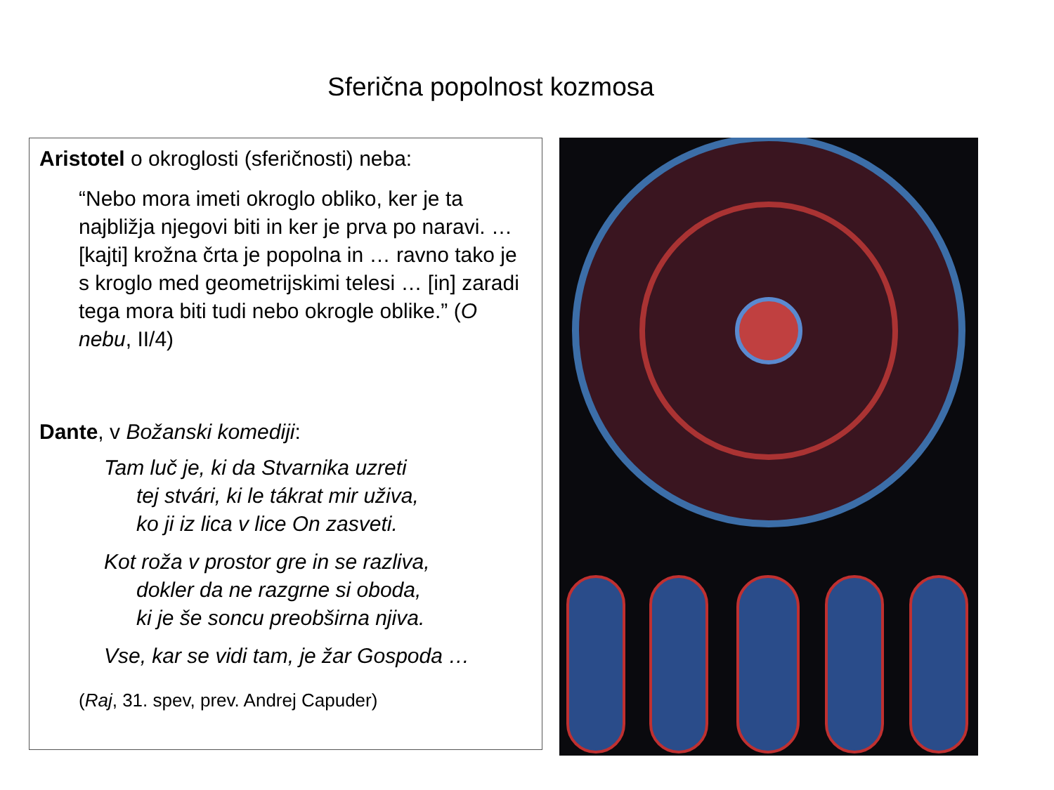Sferična popolnost kozmosa
Aristotel o okroglosti (sferičnosti) neba:
“Nebo mora imeti okroglo obliko, ker je ta najbližja njegovi biti in ker je prva po naravi. … [kajti] krožna črta je popolna in … ravno tako je s kroglo med geometrijskimi telesi … [in] zaradi tega mora biti tudi nebo okrogle oblike.” (O nebu, II/4)
Dante, v Božanski komediji:
Tam luč je, ki da Stvarnika uzreti
tej stvári, ki le tákrat mir uživa,
ko ji iz lica v lice On zasveti.
Kot roža v prostor gre in se razliva,
dokler da ne razgrne si oboda,
ki je še soncu preobširna njiva.
Vse, kar se vidi tam, je žar Gospoda …
(Raj, 31. spev, prev. Andrej Capuder)